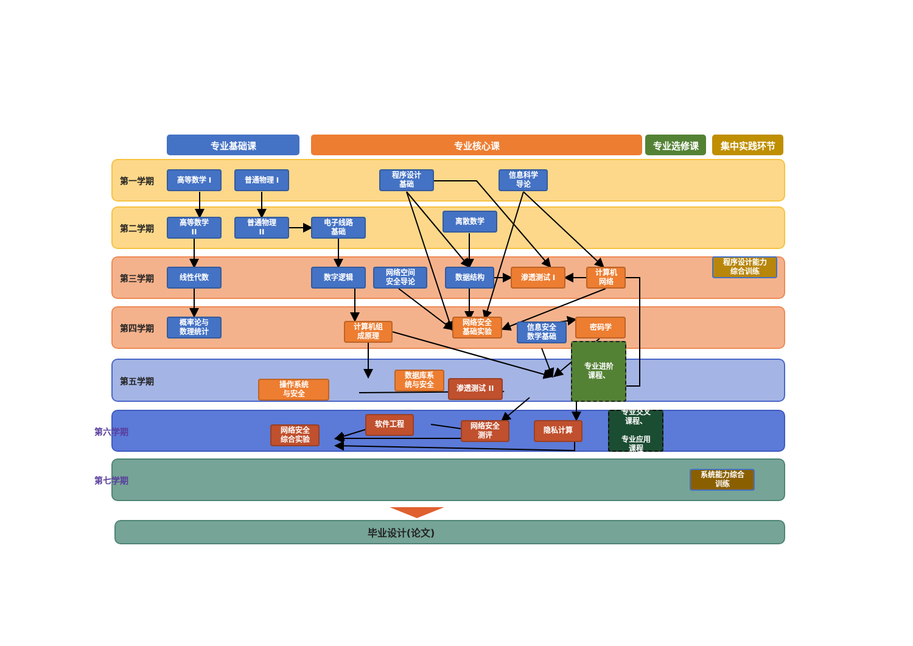专业基础课 专业核心课 专业选修课 集中实践环节
第一学期
高等数学 I 普通物理 I
程序设计
基础
信息科学
导论
第二学期
高等数学
II
普通物理
II
电子线路
基础
离散数学
第三学期
线性代数 数字逻辑
网络空间
安全导论
数据结构 渗透测试 I
计算机
网络
程序设计能力
综合训练
第四学期
概率论与
数理统计
计算机组
成原理
网络安全
基础实验
信息安全
数学基础
密码学
第五学期
操作系统
与安全
数据库系
统与安全
渗透测试 II
专业进阶
课程、
第六学期
网络安全
综合实验
软件工程
网络安全
测评
隐私计算
专业交叉
课程、
专业应用
课程
第七学期
系统能力综合
训练
毕业设计(论文)